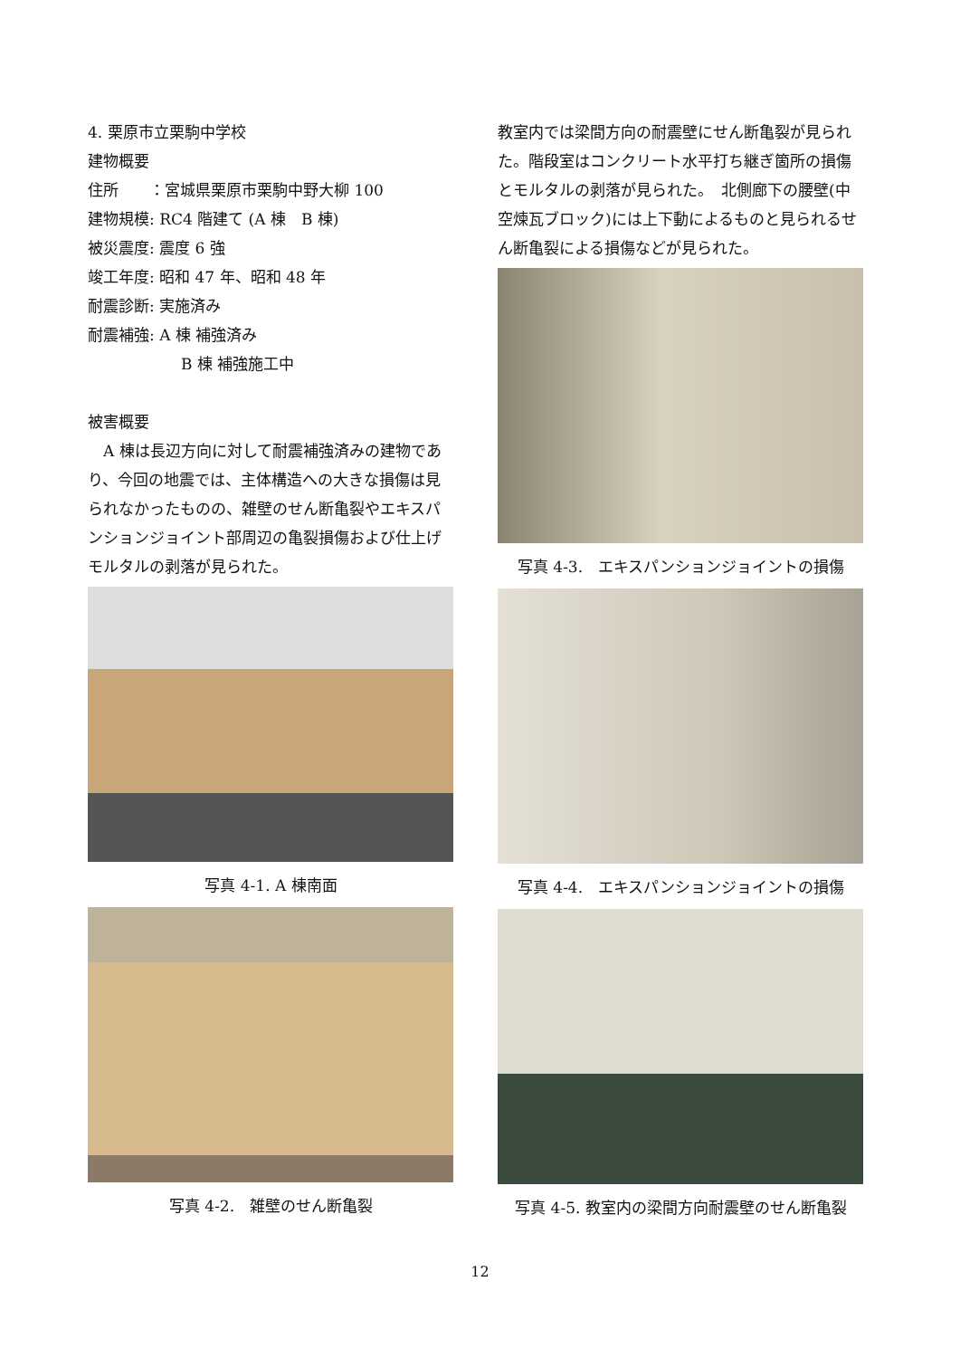4. 栗原市立栗駒中学校
建物概要
住所　　：宮城県栗原市栗駒中野大柳 100
建物規模: RC4 階建て (A 棟　B 棟)
被災震度: 震度 6 強
竣工年度: 昭和 47 年、昭和 48 年
耐震診断: 実施済み
耐震補強: A 棟 補強済み
B 棟 補強施工中
被害概要
　A 棟は長辺方向に対して耐震補強済みの建物であり、今回の地震では、主体構造への大きな損傷は見られなかったものの、雑壁のせん断亀裂やエキスパンションジョイント部周辺の亀裂損傷および仕上げモルタルの剥落が見られた。
写真 4-1. A 棟南面
写真 4-2.　雑壁のせん断亀裂
教室内では梁間方向の耐震壁にせん断亀裂が見られた。階段室はコンクリート水平打ち継ぎ箇所の損傷とモルタルの剥落が見られた。　北側廊下の腰壁(中空煉瓦ブロック)には上下動によるものと見られるせん断亀裂による損傷などが見られた。
写真 4-3.　エキスパンションジョイントの損傷
写真 4-4.　エキスパンションジョイントの損傷
写真 4-5. 教室内の梁間方向耐震壁のせん断亀裂
12